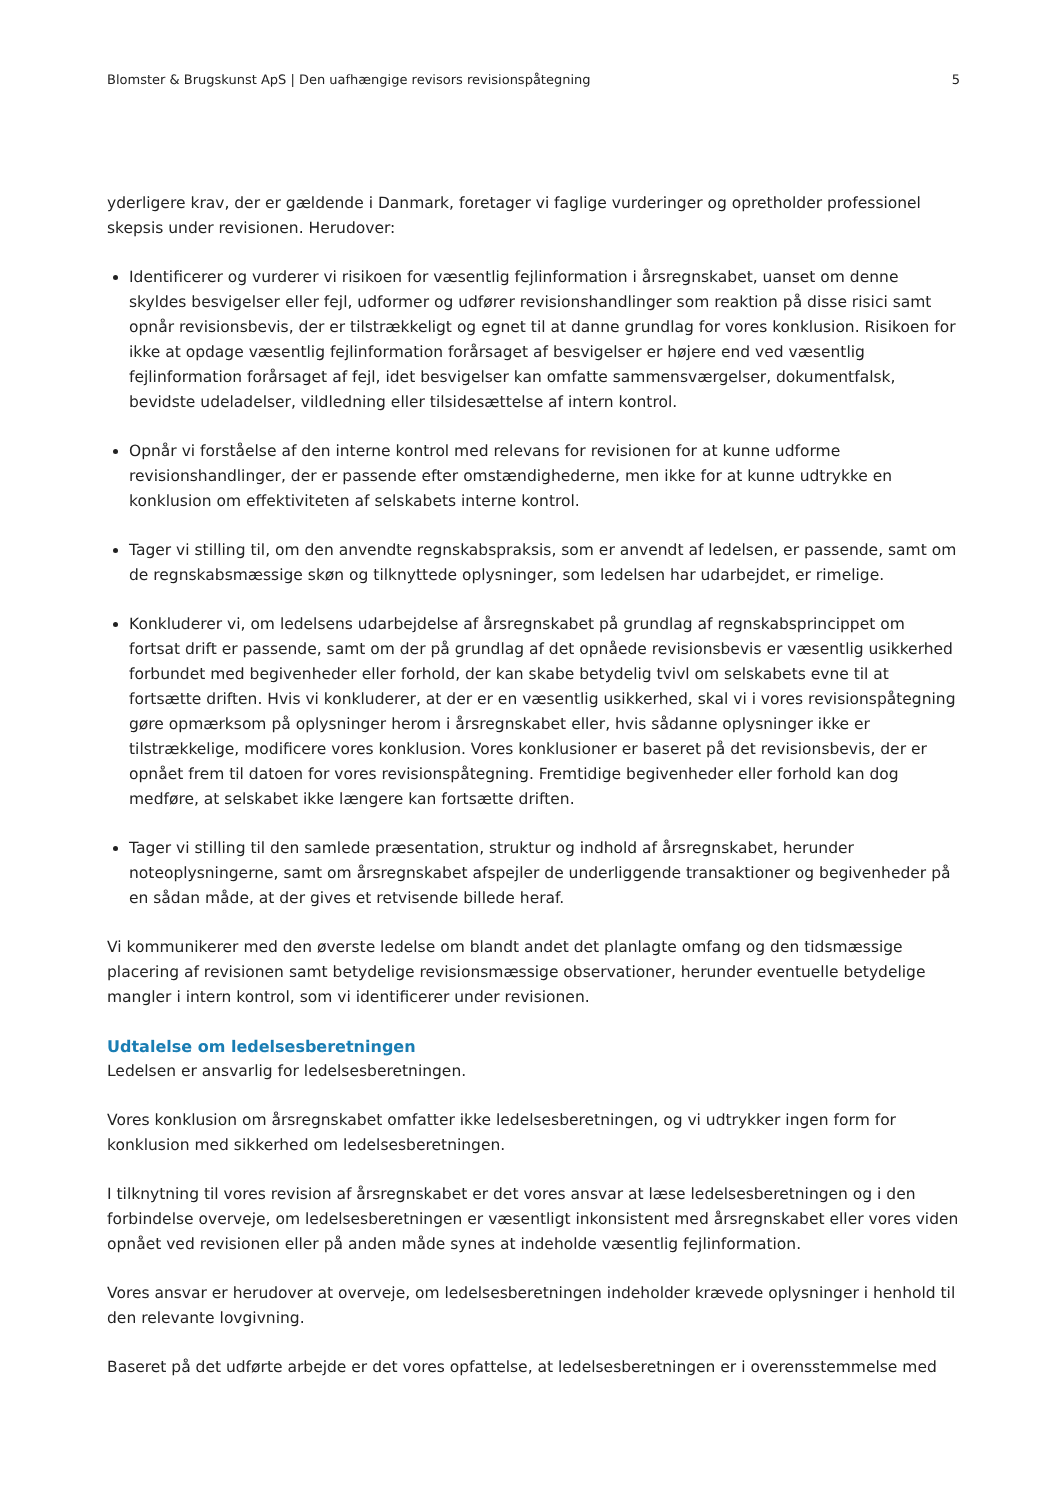Blomster & Brugskunst ApS | Den uafhængige revisors revisionspåtegning 5
yderligere krav, der er gældende i Danmark, foretager vi faglige vurderinger og opretholder professionel skepsis under revisionen. Herudover:
Identificerer og vurderer vi risikoen for væsentlig fejlinformation i årsregnskabet, uanset om denne skyldes besvigelser eller fejl, udformer og udfører revisionshandlinger som reaktion på disse risici samt opnår revisionsbevis, der er tilstrækkeligt og egnet til at danne grundlag for vores konklusion. Risikoen for ikke at opdage væsentlig fejlinformation forårsaget af besvigelser er højere end ved væsentlig fejlinformation forårsaget af fejl, idet besvigelser kan omfatte sammensværgelser, dokumentfalsk, bevidste udeladelser, vildledning eller tilsidesættelse af intern kontrol.
Opnår vi forståelse af den interne kontrol med relevans for revisionen for at kunne udforme revisionshandlinger, der er passende efter omstændighederne, men ikke for at kunne udtrykke en konklusion om effektiviteten af selskabets interne kontrol.
Tager vi stilling til, om den anvendte regnskabspraksis, som er anvendt af ledelsen, er passende, samt om de regnskabsmæssige skøn og tilknyttede oplysninger, som ledelsen har udarbejdet, er rimelige.
Konkluderer vi, om ledelsens udarbejdelse af årsregnskabet på grundlag af regnskabsprincippet om fortsat drift er passende, samt om der på grundlag af det opnåede revisionsbevis er væsentlig usikkerhed forbundet med begivenheder eller forhold, der kan skabe betydelig tvivl om selskabets evne til at fortsætte driften. Hvis vi konkluderer, at der er en væsentlig usikkerhed, skal vi i vores revisionspåtegning gøre opmærksom på oplysninger herom i årsregnskabet eller, hvis sådanne oplysninger ikke er tilstrækkelige, modificere vores konklusion. Vores konklusioner er baseret på det revisionsbevis, der er opnået frem til datoen for vores revisionspåtegning. Fremtidige begivenheder eller forhold kan dog medføre, at selskabet ikke længere kan fortsætte driften.
Tager vi stilling til den samlede præsentation, struktur og indhold af årsregnskabet, herunder noteoplysningerne, samt om årsregnskabet afspejler de underliggende transaktioner og begivenheder på en sådan måde, at der gives et retvisende billede heraf.
Vi kommunikerer med den øverste ledelse om blandt andet det planlagte omfang og den tidsmæssige placering af revisionen samt betydelige revisionsmæssige observationer, herunder eventuelle betydelige mangler i intern kontrol, som vi identificerer under revisionen.
Udtalelse om ledelsesberetningen
Ledelsen er ansvarlig for ledelsesberetningen.
Vores konklusion om årsregnskabet omfatter ikke ledelsesberetningen, og vi udtrykker ingen form for konklusion med sikkerhed om ledelsesberetningen.
I tilknytning til vores revision af årsregnskabet er det vores ansvar at læse ledelsesberetningen og i den forbindelse overveje, om ledelsesberetningen er væsentligt inkonsistent med årsregnskabet eller vores viden opnået ved revisionen eller på anden måde synes at indeholde væsentlig fejlinformation.
Vores ansvar er herudover at overveje, om ledelsesberetningen indeholder krævede oplysninger i henhold til den relevante lovgivning.
Baseret på det udførte arbejde er det vores opfattelse, at ledelsesberetningen er i overensstemmelse med